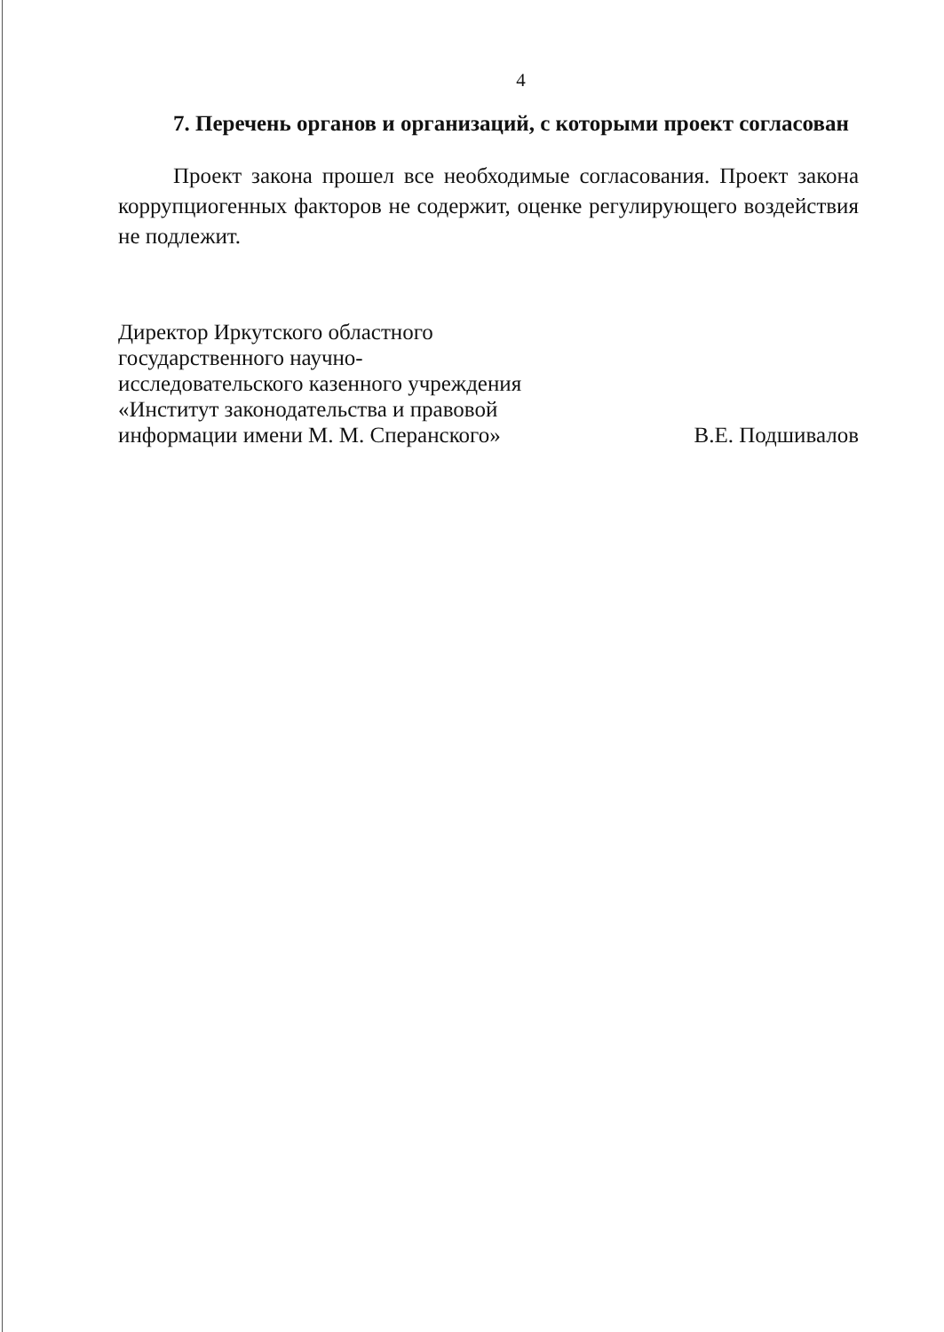4
7. Перечень органов и организаций, с которыми проект согласован
Проект закона прошел все необходимые согласования. Проект закона коррупциогенных факторов не содержит, оценке регулирующего воздействия не подлежит.
Директор Иркутского областного государственного научно-исследовательского казенного учреждения «Институт законодательства и правовой информации имени М. М. Сперанского»
В.Е. Подшивалов